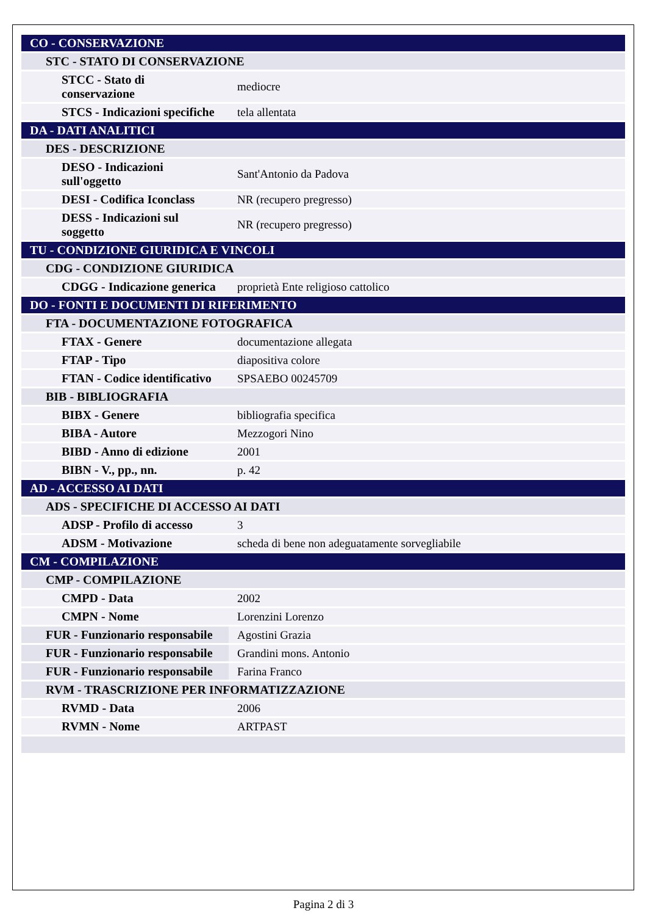| CO - CONSERVAZIONE | |
| STC - STATO DI CONSERVAZIONE | |
| STCC - Stato di conservazione | mediocre |
| STCS - Indicazioni specifiche | tela allentata |
| DA - DATI ANALITICI | |
| DES - DESCRIZIONE | |
| DESO - Indicazioni sull'oggetto | Sant'Antonio da Padova |
| DESI - Codifica Iconclass | NR (recupero pregresso) |
| DESS - Indicazioni sul soggetto | NR (recupero pregresso) |
| TU - CONDIZIONE GIURIDICA E VINCOLI | |
| CDG - CONDIZIONE GIURIDICA | |
| CDGG - Indicazione generica | proprietà Ente religioso cattolico |
| DO - FONTI E DOCUMENTI DI RIFERIMENTO | |
| FTA - DOCUMENTAZIONE FOTOGRAFICA | |
| FTAX - Genere | documentazione allegata |
| FTAP - Tipo | diapositiva colore |
| FTAN - Codice identificativo | SPSAEBO 00245709 |
| BIB - BIBLIOGRAFIA | |
| BIBX - Genere | bibliografia specifica |
| BIBA - Autore | Mezzogori Nino |
| BIBD - Anno di edizione | 2001 |
| BIBN - V., pp., nn. | p. 42 |
| AD - ACCESSO AI DATI | |
| ADS - SPECIFICHE DI ACCESSO AI DATI | |
| ADSP - Profilo di accesso | 3 |
| ADSM - Motivazione | scheda di bene non adeguatamente sorvegliabile |
| CM - COMPILAZIONE | |
| CMP - COMPILAZIONE | |
| CMPD - Data | 2002 |
| CMPN - Nome | Lorenzini Lorenzo |
| FUR - Funzionario responsabile | Agostini Grazia |
| FUR - Funzionario responsabile | Grandini mons. Antonio |
| FUR - Funzionario responsabile | Farina Franco |
| RVM - TRASCRIZIONE PER INFORMATIZZAZIONE | |
| RVMD - Data | 2006 |
| RVMN - Nome | ARTPAST |
Pagina 2 di 3